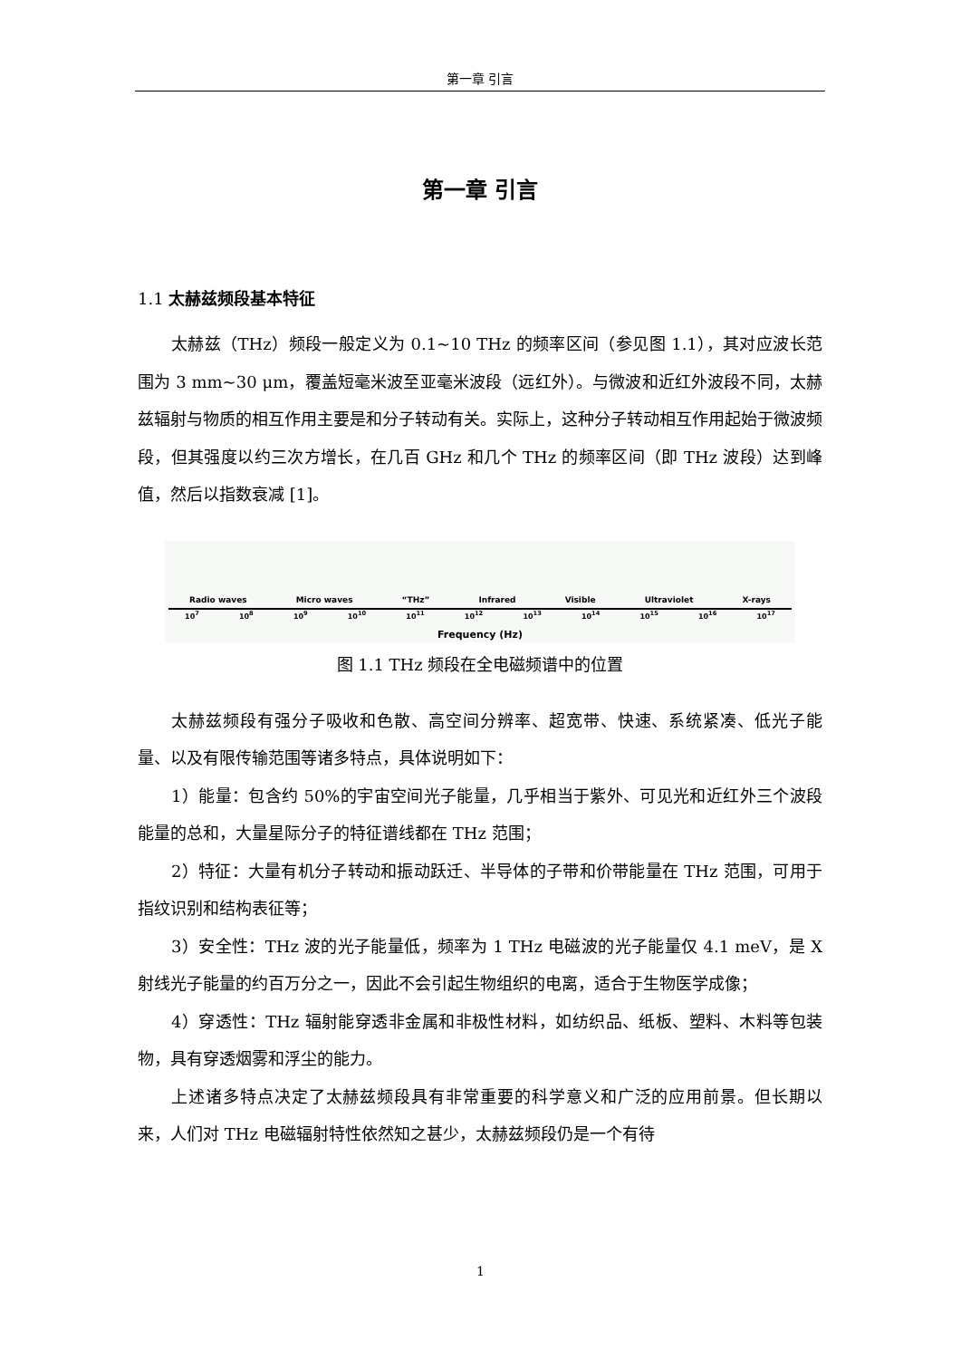第一章 引言
第一章 引言
1.1 太赫兹频段基本特征
太赫兹（THz）频段一般定义为 0.1~10 THz 的频率区间（参见图 1.1），其对应波长范围为 3 mm~30 μm，覆盖短毫米波至亚毫米波段（远红外）。与微波和近红外波段不同，太赫兹辐射与物质的相互作用主要是和分子转动有关。实际上，这种分子转动相互作用起始于微波频段，但其强度以约三次方增长，在几百 GHz 和几个 THz 的频率区间（即 THz 波段）达到峰值，然后以指数衰减 [1]。
Radio waves Micro waves “THz” Infrared Visible Ultraviolet X-rays
10<sup>7</sup> 10<sup>8</sup> 10<sup>9</sup> 10<sup>10</sup> 10<sup>11</sup> 10<sup>12</sup> 10<sup>13</sup> 10<sup>14</sup> 10<sup>15</sup> 10<sup>16</sup> 10<sup>17</sup>
Frequency (Hz)
图 1.1 THz 频段在全电磁频谱中的位置
太赫兹频段有强分子吸收和色散、高空间分辨率、超宽带、快速、系统紧凑、低光子能量、以及有限传输范围等诸多特点，具体说明如下：
1）能量：包含约 50%的宇宙空间光子能量，几乎相当于紫外、可见光和近红外三个波段能量的总和，大量星际分子的特征谱线都在 THz 范围；
2）特征：大量有机分子转动和振动跃迁、半导体的子带和价带能量在 THz 范围，可用于指纹识别和结构表征等；
3）安全性：THz 波的光子能量低，频率为 1 THz 电磁波的光子能量仅 4.1 meV，是 X 射线光子能量的约百万分之一，因此不会引起生物组织的电离，适合于生物医学成像；
4）穿透性：THz 辐射能穿透非金属和非极性材料，如纺织品、纸板、塑料、木料等包装物，具有穿透烟雾和浮尘的能力。
上述诸多特点决定了太赫兹频段具有非常重要的科学意义和广泛的应用前景。但长期以来，人们对 THz 电磁辐射特性依然知之甚少，太赫兹频段仍是一个有待
1